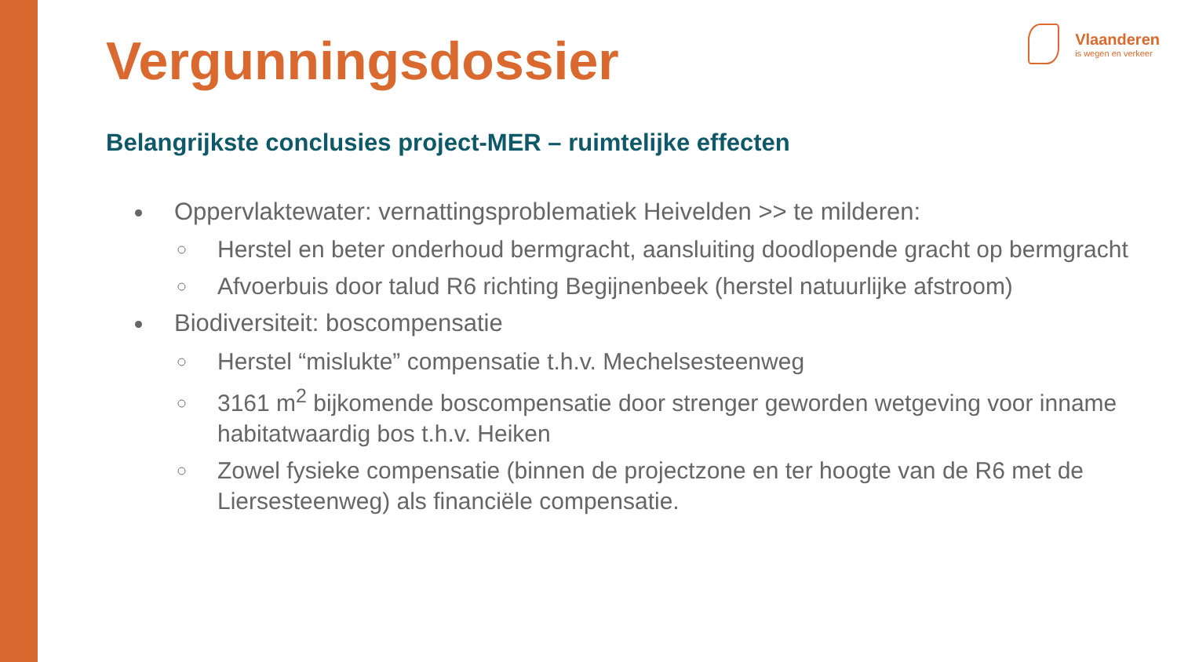Vlaanderen
is wegen en verkeer
Vergunningsdossier
Belangrijkste conclusies project-MER – ruimtelijke effecten
Oppervlaktewater: vernattingsproblematiek Heivelden >> te milderen:
Herstel en beter onderhoud bermgracht, aansluiting doodlopende gracht op bermgracht
Afvoerbuis door talud R6 richting Begijnenbeek (herstel natuurlijke afstroom)
Biodiversiteit: boscompensatie
Herstel “mislukte” compensatie t.h.v. Mechelsesteenweg
3161 m<sup>2</sup> bijkomende boscompensatie door strenger geworden wetgeving voor inname habitatwaardig bos t.h.v. Heiken
Zowel fysieke compensatie (binnen de projectzone en ter hoogte van de R6 met de Liersesteenweg) als financiële compensatie.